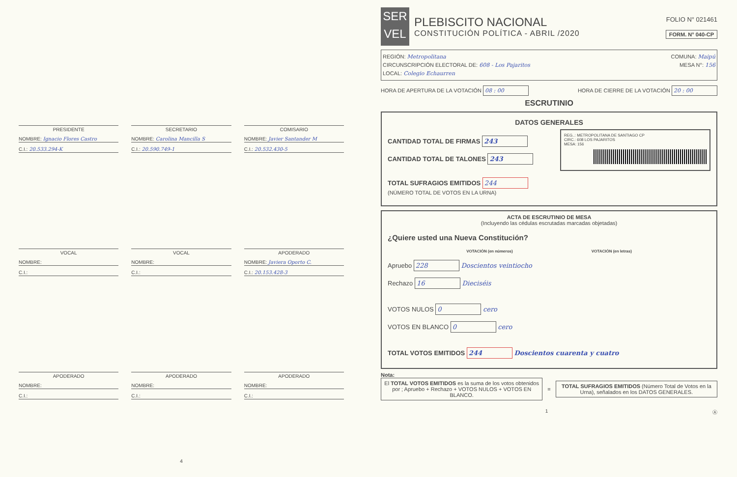PRESIDENTE
NOMBRE: Ignacio Flores Castro
C.I.: 20.533.294-K
SECRETARIO
NOMBRE: Carolina Mancilla S
C.I.: 20.590.749-1
COMISARIO
NOMBRE: Javier Santander M
C.I.: 20.532.430-5
VOCAL
NOMBRE:
C.I.:
VOCAL
NOMBRE:
C.I.:
APODERADO
NOMBRE: Javiera Oporto C.
C.I.: 20.153.428-3
APODERADO
NOMBRE:
C.I.:
APODERADO
NOMBRE:
C.I.:
APODERADO
NOMBRE:
C.I.:
4
SER
VEL
PLEBISCITO NACIONAL
CONSTITUCIÓN POLÍTICA - ABRIL /2020
FOLIO N° 021461
FORM. N° 040-CP
REGIÓN: Metropolitana COMUNA: Maipú
CIRCUNSCRIPCIÓN ELECTORAL DE: 608 - Los Pajaritos MESA N°: 156
LOCAL: Colegio Echaurren
HORA DE APERTURA DE LA VOTACIÓN 08 : 00 HORA DE CIERRE DE LA VOTACIÓN 20 : 00
ESCRUTINIO
DATOS GENERALES
CANTIDAD TOTAL DE FIRMAS 243
CANTIDAD TOTAL DE TALONES 243
REG..: METROPOLITANA DE SANTIAGO CP
CIRC.: 608 LOS PAJARITOS
MESA: 156
TOTAL SUFRAGIOS EMITIDOS 244
(NÚMERO TOTAL DE VOTOS EN LA URNA)
ACTA DE ESCRUTINIO DE MESA
(Incluyendo las cédulas escrutadas marcadas objetadas)
¿Quiere usted una Nueva Constitución?
VOTACIÓN (en números) VOTACIÓN (en letras)
Apruebo 228 Doscientos veintiocho
Rechazo 16 Dieciséis
VOTOS NULOS 0 cero
VOTOS EN BLANCO 0 cero
TOTAL VOTOS EMITIDOS 244 Doscientos cuarenta y cuatro
Nota:
El TOTAL VOTOS EMITIDOS es la suma de los votos obtenidos por ; Apruebo + Rechazo + VOTOS NULOS + VOTOS EN BLANCO.
=
TOTAL SUFRAGIOS EMITIDOS (Número Total de Votos en la Urna), señalados en los DATOS GENERALES.
1 Ⓐ